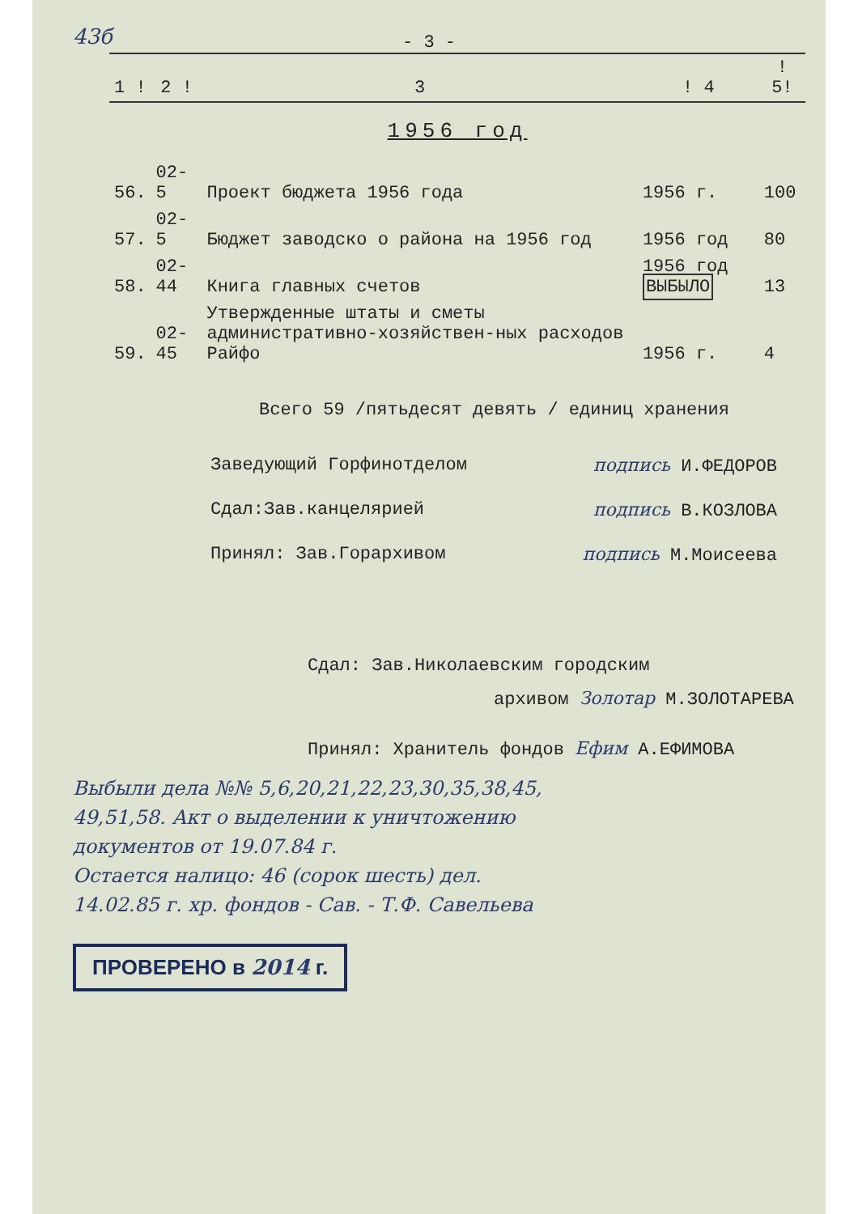43б
- 3 -
| 1 ! | 2 ! | 3 | ! 4 | ! 5! |
| --- | --- | --- | --- | --- |
| 1956 год | | | | |
| 56. | 02-5 | Проект бюджета 1956 года | 1956 г. | 100 |
| 57. | 02-5 | Бюджет заводско о района на 1956 год | 1956 год | 80 |
| 58. | 02-44 | Книга главных счетов | 1956 год ВЫБЫЛО | 13 |
| 59. | 02-45 | Утвержденные штаты и сметы административно-хозяйствен-ных расходов Райфо | 1956 г. | 4 |
Всего 59 /пятьдесят девять / единиц хранения
Заведующий Горфинотделом подпись И.ФЕДОРОВ
Сдал:Зав.канцелярией подпись В.КОЗЛОВА
Принял: Зав.Горархивом подпись М.Моисеева
Сдал: Зав.Николаевским городским
архивом Золотар М.ЗОЛОТАРЕВА
Принял: Хранитель фондов Ефим А.ЕФИМОВА
Выбыли дела №№ 5,6,20,21,22,23,30,35,38,45,
49,51,58. Акт о выделении к уничтожению
документов от 19.07.84 г.
Остается налицо: 46 (сорок шесть) дел.
14.02.85 г. хр. фондов - Сав. - Т.Ф. Савельева
ПРОВЕРЕНО в 2014 г.